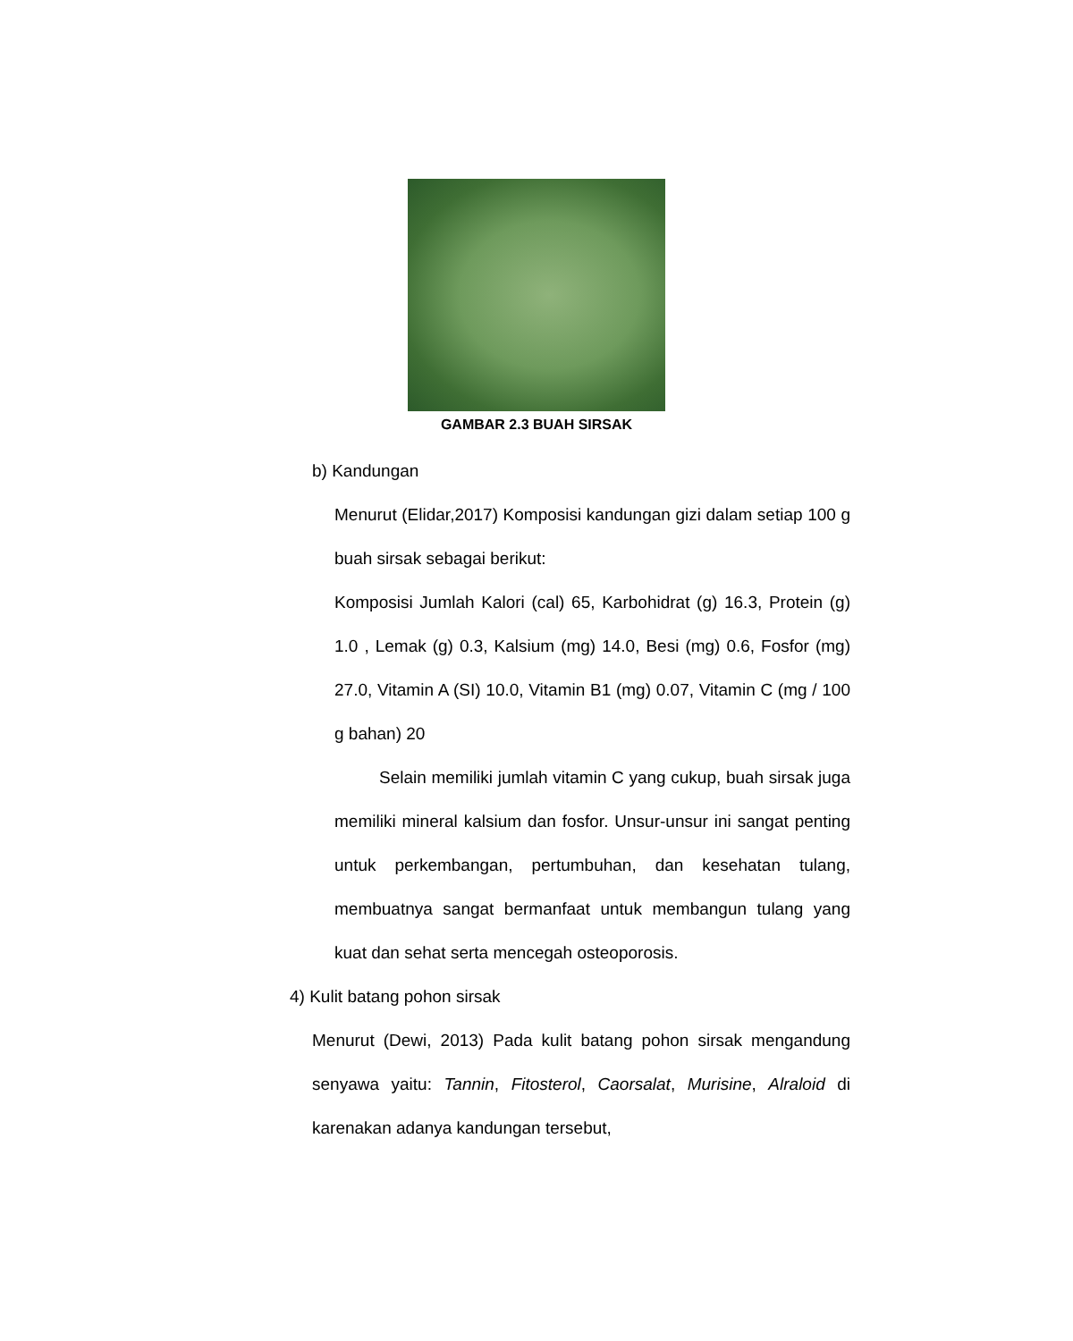GAMBAR 2.3 BUAH SIRSAK
b) Kandungan
Menurut (Elidar,2017) Komposisi kandungan gizi dalam setiap 100 g buah sirsak sebagai berikut:
Komposisi Jumlah Kalori (cal) 65, Karbohidrat (g) 16.3, Protein (g) 1.0 , Lemak (g) 0.3, Kalsium (mg) 14.0, Besi (mg) 0.6, Fosfor (mg) 27.0, Vitamin A (SI) 10.0, Vitamin B1 (mg) 0.07, Vitamin C (mg / 100 g bahan) 20
Selain memiliki jumlah vitamin C yang cukup, buah sirsak juga memiliki mineral kalsium dan fosfor. Unsur-unsur ini sangat penting untuk perkembangan, pertumbuhan, dan kesehatan tulang, membuatnya sangat bermanfaat untuk membangun tulang yang kuat dan sehat serta mencegah osteoporosis.
4) Kulit batang pohon sirsak
Menurut (Dewi, 2013) Pada kulit batang pohon sirsak mengandung senyawa yaitu: Tannin, Fitosterol, Caorsalat, Murisine, Alraloid di karenakan adanya kandungan tersebut,